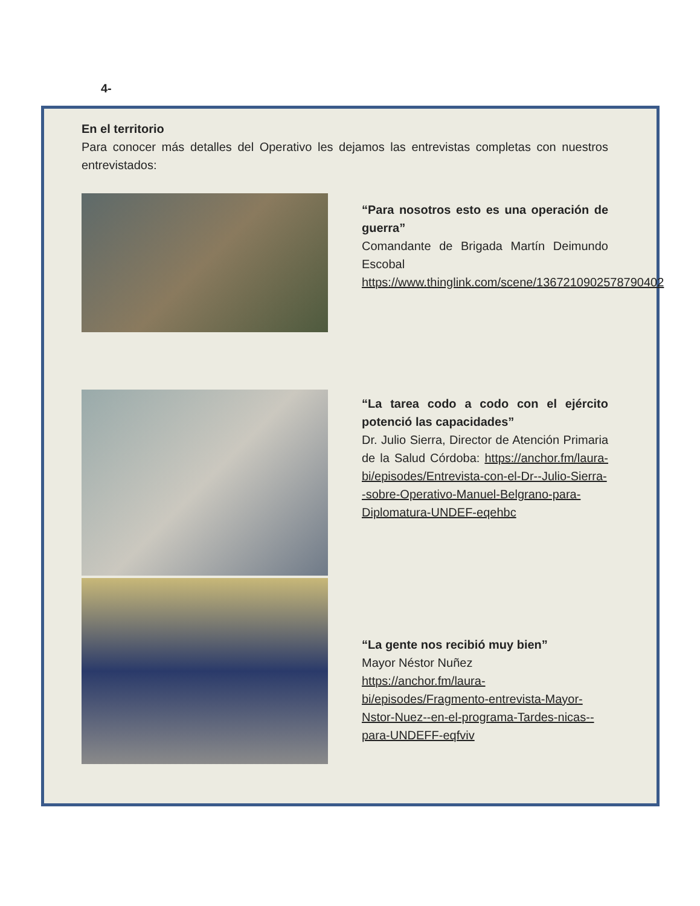4-
En el territorio
Para conocer más detalles del Operativo les dejamos las entrevistas completas con nuestros entrevistados:
“Para nosotros esto es una operación de guerra”
Comandante de Brigada Martín Deimundo Escobal
https://www.thinglink.com/scene/1367210902578790402
“La tarea codo a codo con el ejército potenció las capacidades”
Dr. Julio Sierra, Director de Atención Primaria de la Salud Córdoba: https://anchor.fm/laura-bi/episodes/Entrevista-con-el-Dr--Julio-Sierra--sobre-Operativo-Manuel-Belgrano-para-Diplomatura-UNDEF-eqehbc
“La gente nos recibió muy bien”
Mayor Néstor Nuñez
https://anchor.fm/laura-bi/episodes/Fragmento-entrevista-Mayor-Nstor-Nuez--en-el-programa-Tardes-nicas--para-UNDEFF-eqfviv